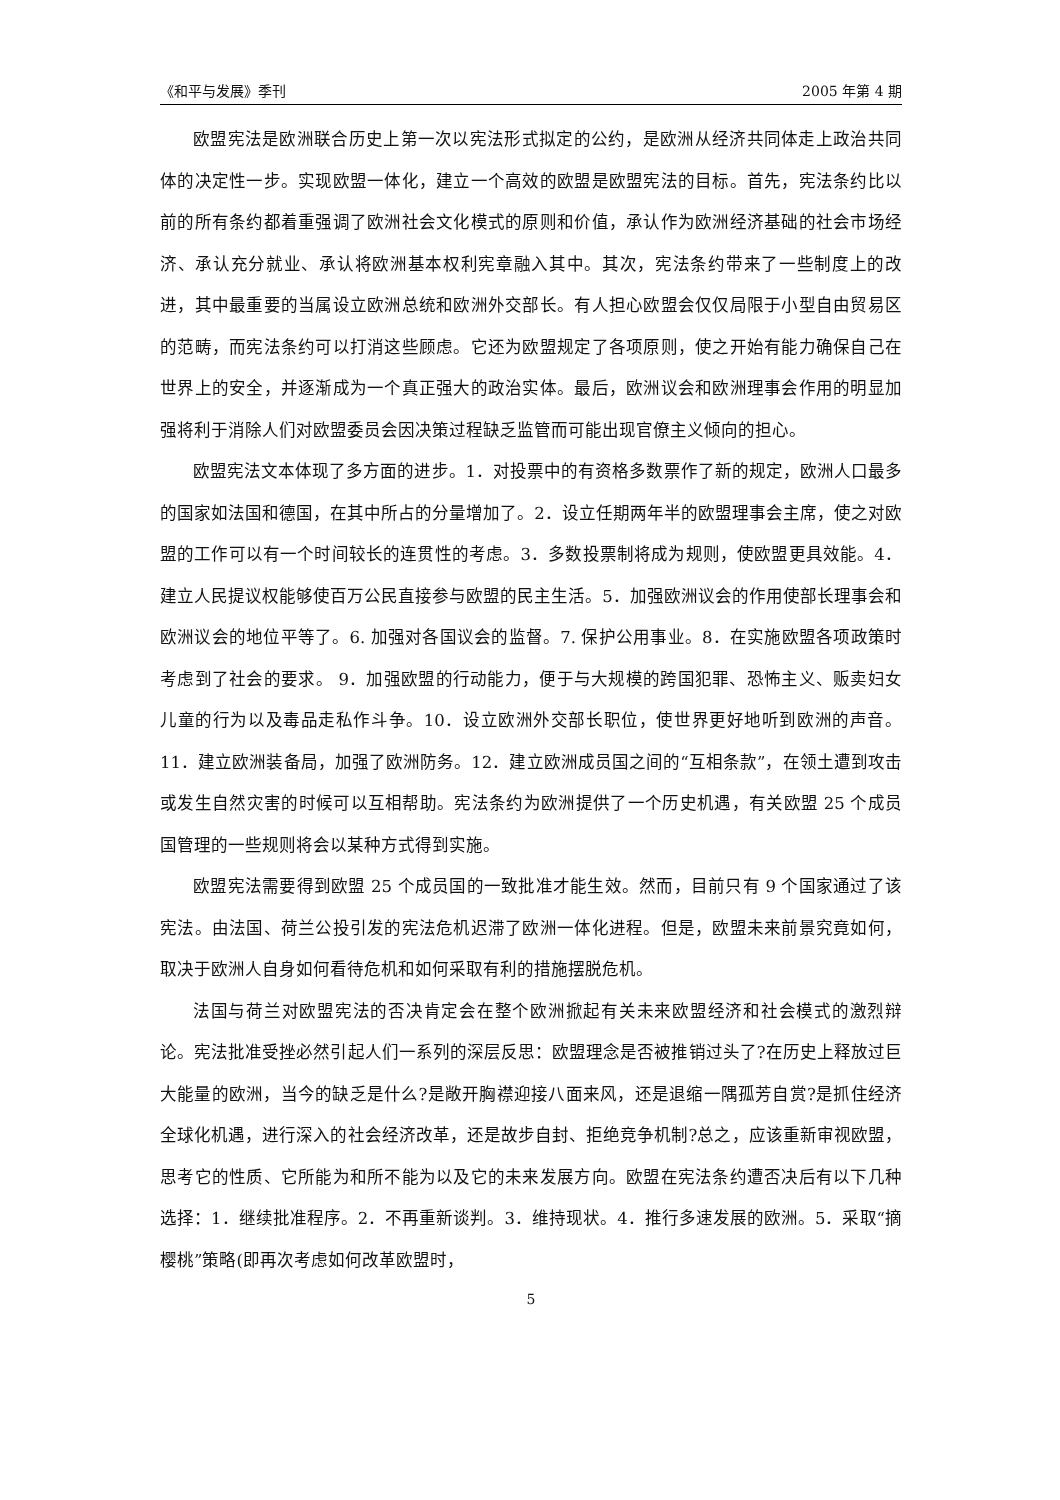《和平与发展》季刊 2005 年第 4 期
欧盟宪法是欧洲联合历史上第一次以宪法形式拟定的公约，是欧洲从经济共同体走上政治共同体的决定性一步。实现欧盟一体化，建立一个高效的欧盟是欧盟宪法的目标。首先，宪法条约比以前的所有条约都着重强调了欧洲社会文化模式的原则和价值，承认作为欧洲经济基础的社会市场经济、承认充分就业、承认将欧洲基本权利宪章融入其中。其次，宪法条约带来了一些制度上的改进，其中最重要的当属设立欧洲总统和欧洲外交部长。有人担心欧盟会仅仅局限于小型自由贸易区的范畴，而宪法条约可以打消这些顾虑。它还为欧盟规定了各项原则，使之开始有能力确保自己在世界上的安全，并逐渐成为一个真正强大的政治实体。最后，欧洲议会和欧洲理事会作用的明显加强将利于消除人们对欧盟委员会因决策过程缺乏监管而可能出现官僚主义倾向的担心。
欧盟宪法文本体现了多方面的进步。1．对投票中的有资格多数票作了新的规定，欧洲人口最多的国家如法国和德国，在其中所占的分量增加了。2．设立任期两年半的欧盟理事会主席，使之对欧盟的工作可以有一个时间较长的连贯性的考虑。3．多数投票制将成为规则，使欧盟更具效能。4．建立人民提议权能够使百万公民直接参与欧盟的民主生活。5．加强欧洲议会的作用使部长理事会和欧洲议会的地位平等了。6. 加强对各国议会的监督。7. 保护公用事业。8．在实施欧盟各项政策时考虑到了社会的要求。 9．加强欧盟的行动能力，便于与大规模的跨国犯罪、恐怖主义、贩卖妇女儿童的行为以及毒品走私作斗争。10．设立欧洲外交部长职位，使世界更好地听到欧洲的声音。11．建立欧洲装备局，加强了欧洲防务。12．建立欧洲成员国之间的“互相条款”，在领土遭到攻击或发生自然灾害的时候可以互相帮助。宪法条约为欧洲提供了一个历史机遇，有关欧盟 25 个成员国管理的一些规则将会以某种方式得到实施。
欧盟宪法需要得到欧盟 25 个成员国的一致批准才能生效。然而，目前只有 9 个国家通过了该宪法。由法国、荷兰公投引发的宪法危机迟滞了欧洲一体化进程。但是，欧盟未来前景究竟如何，取决于欧洲人自身如何看待危机和如何采取有利的措施摆脱危机。
法国与荷兰对欧盟宪法的否决肯定会在整个欧洲掀起有关未来欧盟经济和社会模式的激烈辩论。宪法批准受挫必然引起人们一系列的深层反思：欧盟理念是否被推销过头了?在历史上释放过巨大能量的欧洲，当今的缺乏是什么?是敞开胸襟迎接八面来风，还是退缩一隅孤芳自赏?是抓住经济全球化机遇，进行深入的社会经济改革，还是故步自封、拒绝竞争机制?总之，应该重新审视欧盟，思考它的性质、它所能为和所不能为以及它的未来发展方向。欧盟在宪法条约遭否决后有以下几种选择：1．继续批准程序。2．不再重新谈判。3．维持现状。4．推行多速发展的欧洲。5．采取“摘樱桃”策略(即再次考虑如何改革欧盟时，
5